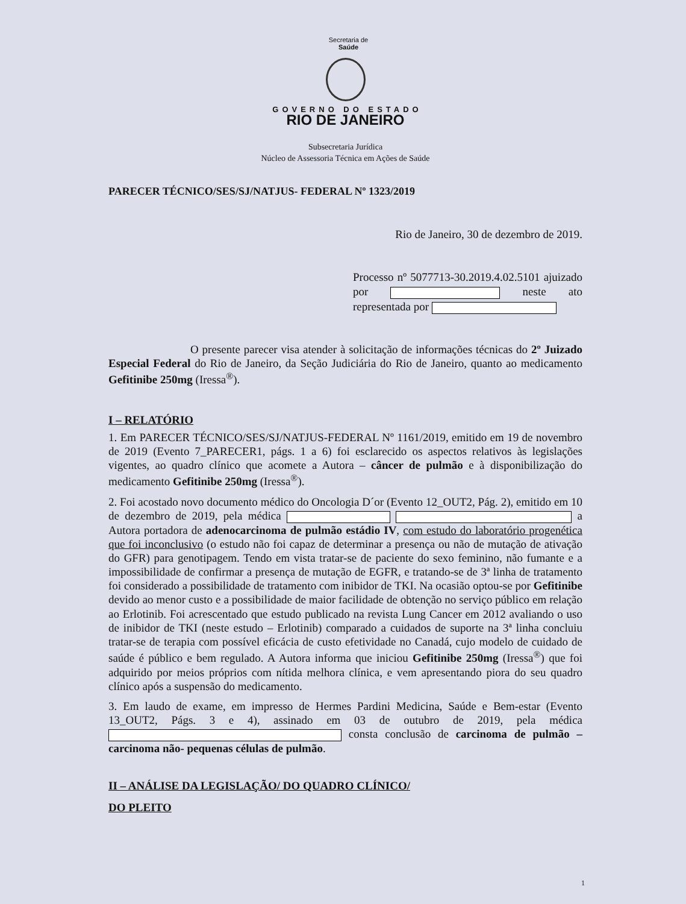Secretaria de
Saúde
GOVERNO DO ESTADO
RIO DE JANEIRO
Subsecretaria Jurídica
Núcleo de Assessoria Técnica em Ações de Saúde
PARECER TÉCNICO/SES/SJ/NATJUS- FEDERAL Nº 1323/2019
Rio de Janeiro, 30 de dezembro de 2019.
Processo nº 5077713-30.2019.4.02.5101 ajuizado por neste ato representada por
O presente parecer visa atender à solicitação de informações técnicas do 2º Juizado Especial Federal do Rio de Janeiro, da Seção Judiciária do Rio de Janeiro, quanto ao medicamento Gefitinibe 250mg (Iressa<sup>®</sup>).
I – RELATÓRIO
1. Em PARECER TÉCNICO/SES/SJ/NATJUS-FEDERAL Nº 1161/2019, emitido em 19 de novembro de 2019 (Evento 7_PARECER1, págs. 1 a 6) foi esclarecido os aspectos relativos às legislações vigentes, ao quadro clínico que acomete a Autora – câncer de pulmão e à disponibilização do medicamento Gefitinibe 250mg (Iressa<sup>®</sup>).
2. Foi acostado novo documento médico do Oncologia D´or (Evento 12_OUT2, Pág. 2), emitido em 10 de dezembro de 2019, pela médica a Autora portadora de adenocarcinoma de pulmão estádio IV, com estudo do laboratório progenética que foi inconclusivo (o estudo não foi capaz de determinar a presença ou não de mutação de ativação do GFR) para genotipagem. Tendo em vista tratar-se de paciente do sexo feminino, não fumante e a impossibilidade de confirmar a presença de mutação de EGFR, e tratando-se de 3ª linha de tratamento foi considerado a possibilidade de tratamento com inibidor de TKI. Na ocasião optou-se por Gefitinibe devido ao menor custo e a possibilidade de maior facilidade de obtenção no serviço público em relação ao Erlotinib. Foi acrescentado que estudo publicado na revista Lung Cancer em 2012 avaliando o uso de inibidor de TKI (neste estudo – Erlotinib) comparado a cuidados de suporte na 3ª linha concluiu tratar-se de terapia com possível eficácia de custo efetividade no Canadá, cujo modelo de cuidado de saúde é público e bem regulado. A Autora informa que iniciou Gefitinibe 250mg (Iressa<sup>®</sup>) que foi adquirido por meios próprios com nítida melhora clínica, e vem apresentando piora do seu quadro clínico após a suspensão do medicamento.
3. Em laudo de exame, em impresso de Hermes Pardini Medicina, Saúde e Bem-estar (Evento 13_OUT2, Págs. 3 e 4), assinado em 03 de outubro de 2019, pela médica consta conclusão de carcinoma de pulmão – carcinoma não- pequenas células de pulmão.
II – ANÁLISE DA LEGISLAÇÃO/ DO QUADRO CLÍNICO/
DO PLEITO
1